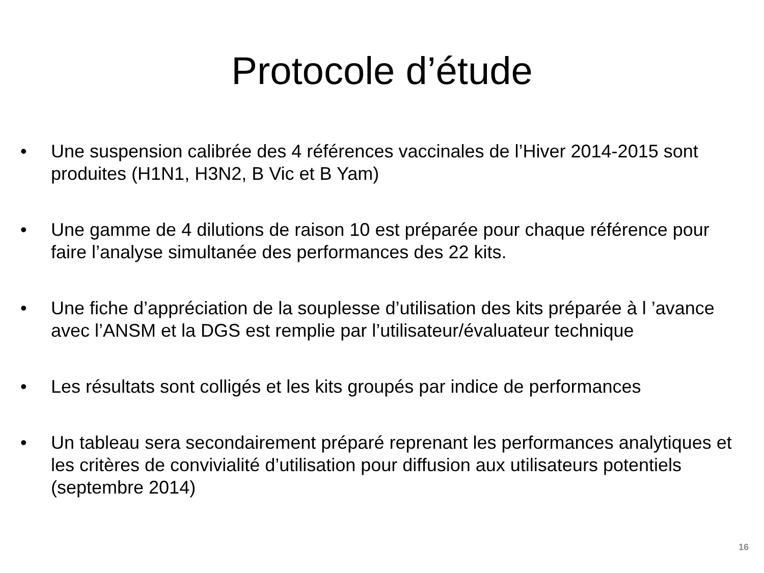Protocole d’étude
• Une suspension calibrée des 4 références vaccinales de l’Hiver 2014-2015 sont produites (H1N1, H3N2, B Vic et B Yam)
• Une gamme de 4 dilutions de raison 10 est préparée pour chaque référence pour faire l’analyse simultanée des performances des 22 kits.
• Une fiche d’appréciation de la souplesse d’utilisation des kits préparée à l ’avance avec l’ANSM et la DGS est remplie par l’utilisateur/évaluateur technique
• Les résultats sont colligés et les kits groupés par indice de performances
• Un tableau sera secondairement préparé reprenant les performances analytiques et les critères de convivialité d’utilisation pour diffusion aux utilisateurs potentiels (septembre 2014)
16